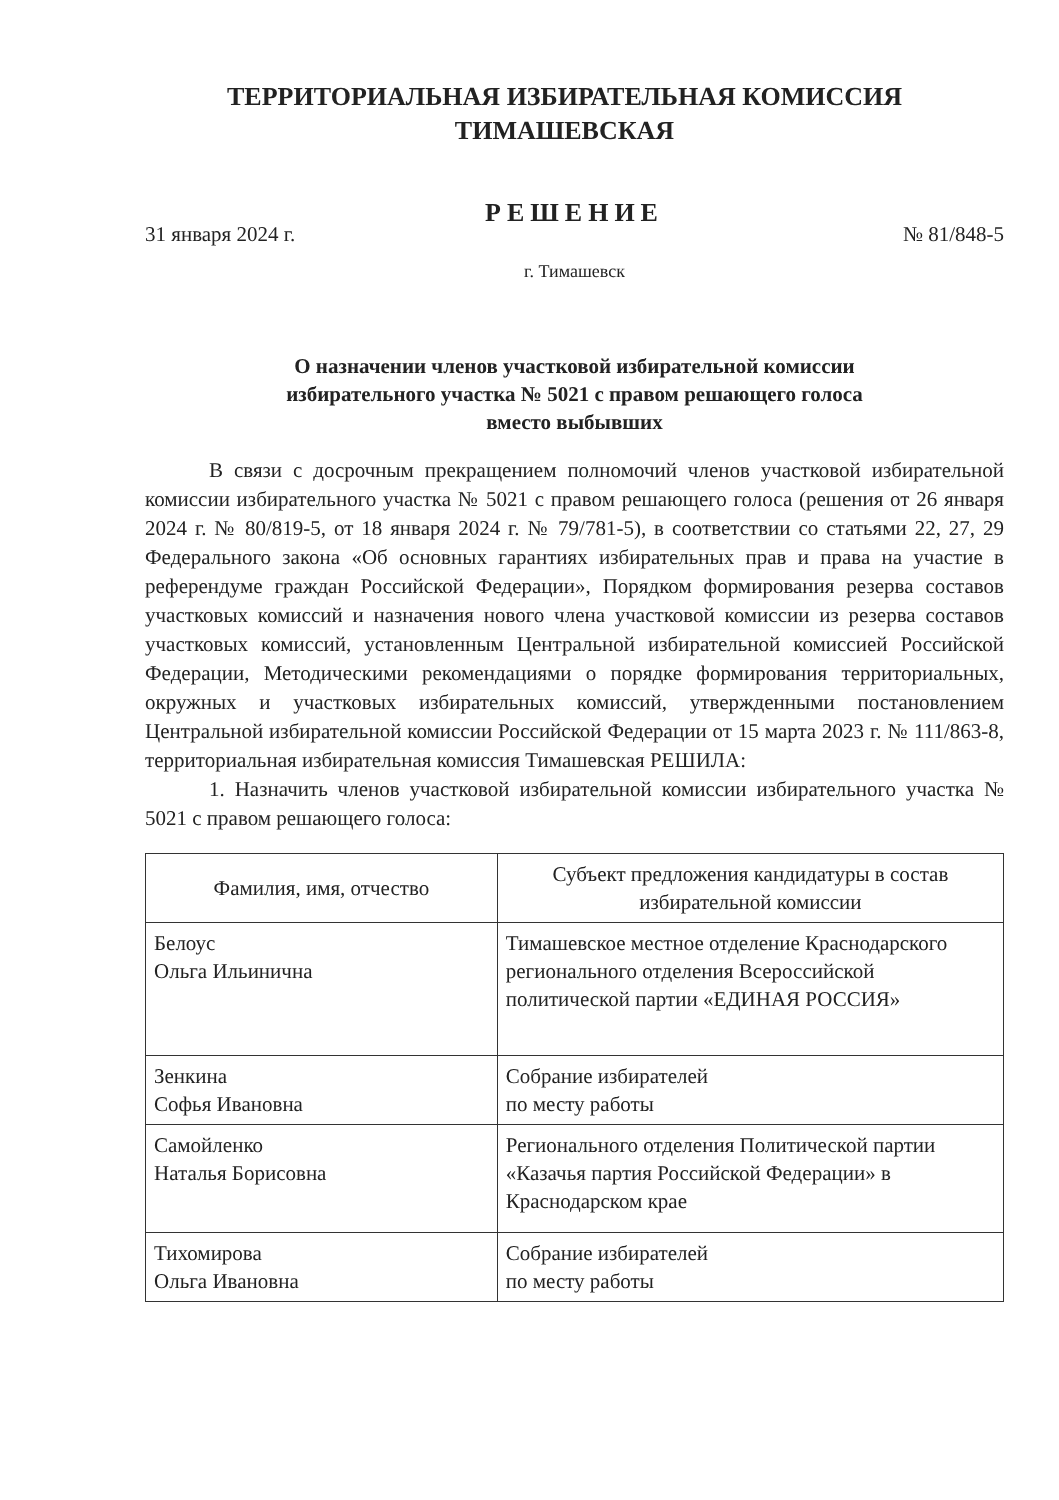ТЕРРИТОРИАЛЬНАЯ ИЗБИРАТЕЛЬНАЯ КОМИССИЯ
ТИМАШЕВСКАЯ
РЕШЕНИЕ
31 января 2024 г. № 81/848-5
г. Тимашевск
О назначении членов участковой избирательной комиссии
избирательного участка № 5021 с правом решающего голоса
вместо выбывших
В связи с досрочным прекращением полномочий членов участковой избирательной комиссии избирательного участка № 5021 с правом решающего голоса (решения от 26 января 2024 г. № 80/819-5, от 18 января 2024 г. № 79/781-5), в соответствии со статьями 22, 27, 29 Федерального закона «Об основных гарантиях избирательных прав и права на участие в референдуме граждан Российской Федерации», Порядком формирования резерва составов участковых комиссий и назначения нового члена участковой комиссии из резерва составов участковых комиссий, установленным Центральной избирательной комиссией Российской Федерации, Методическими рекомендациями о порядке формирования территориальных, окружных и участковых избирательных комиссий, утвержденными постановлением Центральной избирательной комиссии Российской Федерации от 15 марта 2023 г. № 111/863-8, территориальная избирательная комиссия Тимашевская РЕШИЛА:
1. Назначить членов участковой избирательной комиссии избирательного участка № 5021 с правом решающего голоса:
| Фамилия, имя, отчество | Субъект предложения кандидатуры в состав избирательной комиссии |
| --- | --- |
| Белоус Ольга Ильинична | Тимашевское местное отделение Краснодарского регионального отделения Всероссийской политической партии «ЕДИНАЯ РОССИЯ» |
| Зенкина Софья Ивановна | Собрание избирателей по месту работы |
| Самойленко Наталья Борисовна | Регионального отделения Политической партии «Казачья партия Российской Федерации» в Краснодарском крае |
| Тихомирова Ольга Ивановна | Собрание избирателей по месту работы |